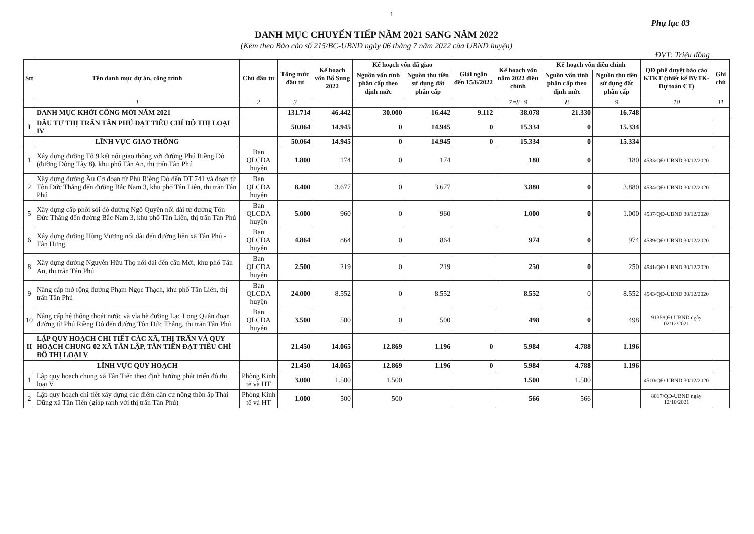1
Phụ lục 03
DANH MỤC CHUYỂN TIẾP NĂM 2021 SANG NĂM 2022
(Kèm theo Báo cáo số 215/BC-UBND ngày 06 tháng 7 năm 2022 của UBND huyện)
ĐVT: Triệu đồng
| Stt | Tên danh mục dự án, công trình | Chủ đầu tư | Tổng mức đầu tư | Kế hoạch vốn Bổ Sung 2022 | Kế hoạch vốn đã giao | | Giải ngân đến 15/6/2022 | Kế hoạch vốn năm 2022 điều chỉnh | Kế hoạch vốn điều chỉnh | | QĐ phê duyệt báo cáo KTKT (thiết kế BVTK-Dự toán CT) | Ghi chú |
| --- | --- | --- | --- | --- | --- | --- | --- | --- | --- | --- | --- | --- |
| | | | | | Nguồn vốn tỉnh phân cấp theo định mức | Nguồn thu tiền sử dụng đất phân cấp | | | Nguồn vốn tỉnh phân cấp theo định mức | Nguồn thu tiền sử dụng đất phân cấp | | |
| | 1 | 2 | 3 | | | | | 7=8+9 | 8 | 9 | 10 | 11 |
| | DANH MỤC KHỞI CÔNG MỚI NĂM 2021 | | 131.714 | 46.442 | 30.000 | 16.442 | 9.112 | 38.078 | 21.330 | 16.748 | | |
| I | ĐẦU TƯ THỊ TRẤN TÂN PHÚ ĐẠT TIÊU CHÍ ĐÔ THỊ LOẠI IV | | 50.064 | 14.945 | 0 | 14.945 | 0 | 15.334 | 0 | 15.334 | | |
| | LĨNH VỰC GIAO THÔNG | | 50.064 | 14.945 | 0 | 14.945 | 0 | 15.334 | 0 | 15.334 | | |
| 1 | Xây dựng đường Tổ 9 kết nối giao thông với đường Phú Riềng Đỏ (đường Đông Tây 8), khu phố Tân An, thị trấn Tân Phú | Ban QLCDA huyện | 1.800 | 174 | 0 | 174 | | 180 | 0 | 180 | 4533/QĐ-UBND 30/12/2020 | |
| 2 | Xây dựng đường Âu Cơ đoạn từ Phú Riềng Đỏ đến ĐT 741 và đoạn từ Tôn Đức Thắng đến đường Bắc Nam 3, khu phố Tân Liên, thị trấn Tân Phú | Ban QLCDA huyện | 8.400 | 3.677 | 0 | 3.677 | | 3.880 | 0 | 3.880 | 4534/QĐ-UBND 30/12/2020 | |
| 5 | Xây dựng cấp phối sỏi đỏ đường Ngô Quyền nối dài từ đường Tôn Đức Thắng đến đường Bắc Nam 3, khu phố Tân Liên, thị trấn Tân Phú | Ban QLCDA huyện | 5.000 | 960 | 0 | 960 | | 1.000 | 0 | 1.000 | 4537/QĐ-UBND 30/12/2020 | |
| 6 | Xây dựng đường Hùng Vương nối dài đến đường liên xã Tân Phú - Tân Hưng | Ban QLCDA huyện | 4.864 | 864 | 0 | 864 | | 974 | 0 | 974 | 4539/QĐ-UBND 30/12/2020 | |
| 8 | Xây dựng đường Nguyễn Hữu Thọ nối dài đến cầu Mới, khu phố Tân An, thị trấn Tân Phú | Ban QLCDA huyện | 2.500 | 219 | 0 | 219 | | 250 | 0 | 250 | 4541/QĐ-UBND 30/12/2020 | |
| 9 | Nâng cấp mở rộng đường Phạm Ngọc Thạch, khu phố Tân Liên, thị trấn Tân Phú | Ban QLCDA huyện | 24.000 | 8.552 | 0 | 8.552 | | 8.552 | 0 | 8.552 | 4543/QĐ-UBND 30/12/2020 | |
| 10 | Nâng cấp hệ thống thoát nước và vỉa hè đường Lạc Long Quân đoạn đường từ Phú Riềng Đỏ đến đường Tôn Đức Thắng, thị trấn Tân Phú | Ban QLCDA huyện | 3.500 | 500 | 0 | 500 | | 498 | 0 | 498 | 9135/QĐ-UBND ngày 02/12/2021 | |
| II | LẬP QUY HOẠCH CHI TIẾT CÁC XÃ, THỊ TRẤN VÀ QUY HOẠCH CHUNG 02 XÃ TÂN LẬP, TÂN TIẾN ĐẠT TIÊU CHÍ ĐÔ THỊ LOẠI V | | 21.450 | 14.065 | 12.869 | 1.196 | 0 | 5.984 | 4.788 | 1.196 | | |
| | LĨNH VỰC QUY HOẠCH | | 21.450 | 14.065 | 12.869 | 1.196 | 0 | 5.984 | 4.788 | 1.196 | | |
| 1 | Lập quy hoạch chung xã Tân Tiến theo định hướng phát triển đô thị loại V | Phòng Kinh tế và HT | 3.000 | 1.500 | 1.500 | | | 1.500 | 1.500 | | 4510/QĐ-UBND 30/12/2020 | |
| 2 | Lập quy hoạch chi tiết xây dựng các điểm dân cư nông thôn ấp Thái Dũng xã Tân Tiến (giáp ranh với thị trấn Tân Phú) | Phòng Kinh tế và HT | 1.000 | 500 | 500 | | | 566 | 566 | | 8017/QĐ-UBND ngày 12/10/2021 | |